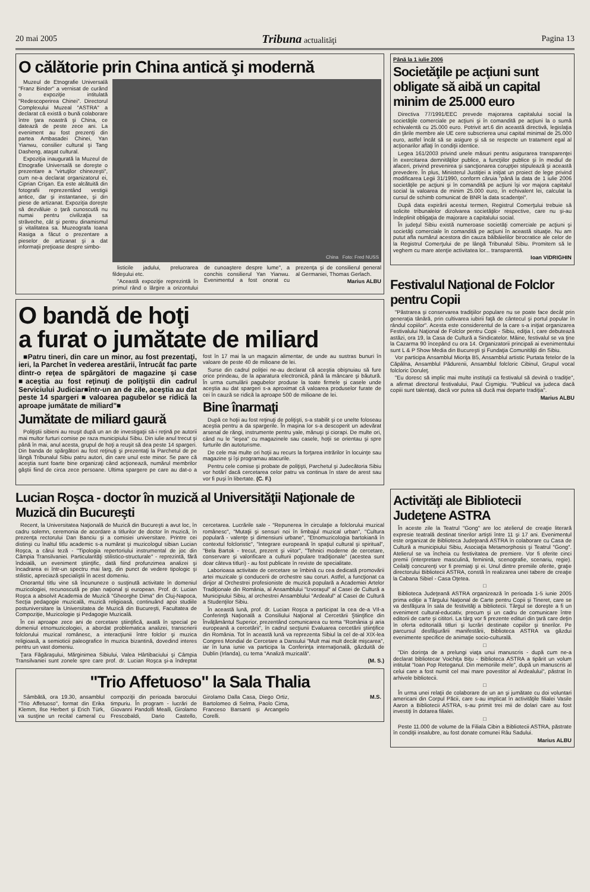20 mai 2005 Tribuna actualităţi Pagina 13
O călătorie prin China antică şi modernă
Muzeul de Etnografie Universală "Franz Binder" a vernisat de curând o expoziţie intitulată "Redescoperirea Chinei". Directorul Complexului Muzeal "ASTRA" a declarat că există o bună colaborare între ţara noastră şi China, ce datează de peste zece ani. La eveniment au fost prezenţi din partea Ambasadei Chinei, Yan Yianwu, consilier cultural şi Tang Dasheng, ataşat cultural.
Expoziţia inaugurată la Muzeul de Etnografie Universală se doreşte o prezentare a "virtuţilor chinezeşti", cum ne-a declarat organizatorul ei, Ciprian Crişan. Ea este alcătuită din fotografii reprezentând vestigii antice, dar şi instantanee, şi din piese de artizanat. Expoziţia doreşte să dezvăluie o ţară cunoscută nu numai pentru civilizaţia sa străveche, cât şi pentru dinamismul şi vitalitatea sa. Muzeografa Ioana Rasiga a făcut o prezentare a pieselor de artizanat şi a dat informaţii preţioase despre simbo-
China Foto: Fred NUSS
listicile jadului, prelucrarea fildeşului etc.
"Această expoziţie reprezintă în primul rând o lărgire a orizontului de cunoaştere despre lume", a conchis consilierul Yan Yianwu. Evenimentul a fost onorat cu prezenţa şi de consilierul general al Germaniei, Thomas Gerlach.
Marius ALBU
O bandă de hoţi
a furat o jumătate de miliard
■Patru tineri, din care un minor, au fost prezentaţi, ieri, la Parchet în vederea arestării, întrucât fac parte dintr-o reţea de spărgători de magazine şi case ■aceştia au fost reţinuţi de poliţiştii din cadrul Serviciului Judiciar■într-un an de zile, aceştia au dat peste 14 spargeri ■ valoarea pagubelor se ridică la aproape jumătate de miliard"■
Jumătate de miliard gaură
Poliţiştii sibieni au reuşit după un an de investigaţii să-i reţină pe autorii mai multor furturi comise pe raza municipiului Sibiu. Din iulie anul trecut şi până în mai, anul acesta, grupul de hoţi a reuşit să dea peste 14 spargeri. Din banda de spărgători au fost reţinuţi şi prezentaţi la Parchetul de pe lângă Tribunalul Sibiu patru autori, din care unul este minor. Se pare că aceştia sunt foarte bine organizaţi când acţionează, numărul membrilor găştii fiind de circa zece persoane. Ultima spargere pe care au dat-o a fost în 17 mai la un magazin alimentar, de unde au sustras bunuri în valoare de peste 40 de milioane de lei.
Surse din cadrul poliţiei ne-au declarat că aceştia obişnuiau să fure orice prindeau, de la aparatura electronică, până la mâncare şi băutură. În urma cumulării pagubelor produse la toate firmele şi casele unde aceştia au dat spargeri s-a aproximat că valoarea produselor furate de cei în cauză se ridică la aproape 500 de milioane de lei.
Bine înarmaţi
După ce hoţii au fost reţinuţi de poliţişti, s-a stabilit şi ce unelte foloseau aceştia pentru a da spargerile. În maşina lor s-a descoperit un adevărat arsenal de răngi, instrumente pentru yale, mănuşi şi ciorapi. De multe ori, când nu le "ieşea" cu magazinele sau casele, hoţii se orientau şi spre furturile din autoturisme.
De cele mai multe ori hoţii au recurs la forţarea intrărilor în locuinţe sau magazine şi îşi programau atacurile.
Pentru cele comise şi probate de poliţişti, Parchetul şi Judecătoria Sibiu vor hotărî dacă cercetarea celor patru va continua în stare de arest sau vor fi puşi în libertate. (C. F.)
Până la 1 iulie 2006
Societăţile pe acţiuni sunt obligate să aibă un capital minim de 25.000 euro
Directiva 77/1991/EEC prevede majorarea capitalului social la societăţile comerciale pe acţiuni şi în comandită pe acţiuni la o sumă echivalentă cu 25.000 euro. Potrivit art.6 din această directivă, legislaţia din ţările membre ale UE cere subscrierea unui capital minimal de 25.000 euro, astfel încât să se asigure şi să se respecte un tratament egal al acţionarilor aflaţi în condiţii identice.
Legea 161/2003 privind unele măsuri pentru asigurarea transparenţei în exercitarea demnităţilor publice, a funcţiilor publice şi în mediul de afaceri, privind prevenirea şi sancţionarea corupţiei stipulează şi această prevedere. În plus, Ministerul Justiţiei a iniţiat un proiect de lege privind modificarea Legii 31/1990, conform căruia "până la data de 1 iulie 2006 societăţile pe acţiuni şi în comandită pe acţiuni îşi vor majora capitalul social la valoarea de minim 25.000 euro, în echivalent lei, calculat la cursul de schimb comunicat de BNR la data scadenţei".
După data expirării acestui termen, Registrul Comerţului trebuie să solicite tribunalelor dizolvarea societăţilor respective, care nu şi-au îndeplinit obligaţia de majorare a capitalului social.
În judeţul Sibiu există numeroase societăţi comerciale pe acţiuni şi societăţi comerciale în comandită pe acţiuni în această situaţie. Nu am putut afla numărul acestora din cauza bâlbâielilor birocratice ale celor de la Registrul Comerţului de pe lângă Tribunalul Sibiu. Promitem să le veghem cu mare atenţie activitatea lor... transparentă.
Ioan VIDRIGHIN
Festivalul Naţional de Folclor pentru Copii
"Păstrarea şi conservarea tradiţiilor populare nu se poate face decât prin generaţia tânără, prin cultivarea iubirii faţă de cântecul şi portul popular în rândul copiilor". Acesta este considerentul de la care s-a iniţiat organizarea Festivalului Naţional de Folclor pentru Copii - Sibiu, ediţia I, care debutează astăzi, ora 19, la Casa de Cultură a Sindicatelor. Mâine, festivalul se va ţine la Cazarma 90 începând cu ora 14. Organizatorii principali ai evenimentului sunt L & P Show Media din Bucureşti şi Fundaţia Comunităţii din Sibiu.
Vor participa Ansamblul Mioriţa B5, Ansamblul artistic Purtata fetelor de la Căpâlna, Ansamblul Pădurenii, Ansamblul folcloric Cibinul, Grupul vocal folcloric Doruleţ.
"Eu doresc să implic mai multe instituţii ca festivalul să devină o tradiţie", a afirmat directorul festivalului, Paul Cişmigiu. "Publicul va judeca dacă copiii sunt talentaţi, dacă vor putea să ducă mai departe tradiţia".
Marius ALBU
Lucian Roşca - doctor în muzică al Universităţii Naţionale de Muzică din Bucureşti
Recent, la Universitatea Naţională de Muzică din Bucureşti a avut loc, în cadru solemn, ceremonia de acordare a titlurilor de doctor în muzică, în prezenţa rectorului Dan Banciu şi a comisiei universitare. Printre cei distinşi cu înaltul titlu academic s-a numărat şi muzicologul sibian Lucian Roşca, a cărui teză - "Tipologia repertoriului instrumental de joc din Câmpia Transilvaniei. Particularităţi stilistico-structurale" - reprezintă, fără îndoială, un eveniment ştiinţific, dată fiind profunzimea analizei şi încadrarea ei într-un spectru mai larg, din punct de vedere tipologic şi stilistic, apreciază specialiştii în acest domeniu.
Onorantul titlu vine să încununeze o susţinută activitate în domeniul muzicologiei, recunoscută pe plan naţional şi european. Prof. dr. Lucian Roşca a absolvit Academia de Muzică "Gheorghe Dima" din Cluj-Napoca, Secţia pedagogie muzicală, muzică religioasă, continuând apoi studiile postuniversitare la Universitatea de Muzică din Bucureşti, Facultatea de Compoziţie, Muzicologie şi Pedagogie Muzicală.
În cei aproape zece ani de cercetare ştiinţifică, axată în special pe domeniul etnomuzicologiei, a abordat problematica analizei, transcrierii folclorului muzical românesc, a interacţiunii între folclor şi muzica religioasă, a semioticii paleografice în muzica bizantină, dovedind interes pentru un vast domeniu.
Ţara Făgăraşului, Mărginimea Sibiului, Valea Hârtibaciului şi Câmpia Transilvaniei sunt zonele spre care prof. dr. Lucian Roşca şi-a îndreptat cercetarea. Lucrările sale - "Repunerea în circulaţie a folclorului muzical românesc", "Mutaţii şi sensuri noi în limbajul muzical urban", "Cultura populară - valenţe şi dimensiuni urbane", "Etnomuzicologia bartokiană în contextul folcloristic", "Integrare europeană în spaţiul cultural şi spiritual", "Bela Bartok - trecut, prezent şi viitor", "Tehnici moderne de cercetare, conservare şi valorificare a culturii populare tradiţionale" (acestea sunt doar câteva titluri) - au fost publicate în reviste de specialitate.
Laborioasa activitate de cercetare se îmbină cu cea dedicată promovării artei muzicale şi conducerii de orchestre sau coruri. Astfel, a funcţionat ca dirijor al Orchestrei profesioniste de muzică populară a Academiei Artelor Tradiţionale din România, al Ansamblului "Izvoraşul" al Casei de Cultură a Municipiului Sibiu, al orchestrei Ansamblului "Ardealul" al Casei de Cultură a Studenţilor Sibiu.
În această lună, prof. dr. Lucian Roşca a participat la cea de-a VII-a Conferinţă Naţională a Consiliului Naţional al Cercetării Ştiinţifice din Învăţământul Superior, prezentând comunicarea cu tema "România şi aria europeană a cercetării", în cadrul secţiunii Evaluarea cercetării ştiinţifice din România. Tot în această lună va reprezenta Sibiul la cel de-al XIX-lea Congres Mondial de Cercetare a Dansului "Mult mai mult decât mişcarea", iar în luna iunie va participa la Conferinţa internaţională, găzduită de Dublin (Irlanda), cu tema "Analiză muzicală".
(M. S.)
"Trio Affetuoso" la Sala Thalia
Sâmbătă, ora 19.30, ansamblul "Trio Affetuoso", format din Erika Klemm, Ilse Herbert şi Erich Türk, va susţine un recital cameral cu compoziţii din perioada barocului timpuriu. În program - lucrări de Giovanni Pandolfi Mealli, Girolamo Frescobaldi, Dario Castello, Girolamo Dalla Casa, Diego Ortiz, Bartolomeo di Selma, Paolo Cima, Franceso Barsanti şi Arcangelo Corelli.
M.S.
Activităţi ale Bibliotecii Judeţene ASTRA
În aceste zile la Teatrul "Gong" are loc atelierul de creaţie literară expresie teatrală destinat tinerilor artişti între 11 şi 17 ani. Evenimentul este organizat de Biblioteca Judeţeană ASTRA în colaborare cu Casa de Cultură a municipiului Sibiu, Asociaţia Metamorphosis şi Teatrul "Gong". Atelierul se va încheia cu festivitatea de premiere. Vor fi oferite cinci premii (interpretare masculină, feminină, scenografie, scenariu, regie). Ceilalţi concurenţi vor fi premiaţi şi ei. Unul dintre premiile oferite, graţie directorului Bibliotecii ASTRA, constă în realizarea unei tabere de creaţie la Cabana Sibiel - Casa Oţetea.
□
Biblioteca Judeţeană ASTRA organizează în perioada 1-5 iunie 2005 prima ediţie a Târgului Naţional de Carte pentru Copii şi Tineret, care se va desfăşura în sala de festivităţi a bibliotecii. Târgul se doreşte a fi un eveniment cultural-educativ, precum şi un cadru de comunicare între editorii de carte şi cititori. La târg vor fi prezente edituri din ţară care deţin în oferta editorială titluri şi lucrări destinate copiilor şi tinerilor. Pe parcursul desfăşurării manifestării, Biblioteca ASTRA va găzdui evenimente specifice de animaţie socio-culturală.
□
"Din dorinţa de a prelungi viaţa unui manuscris - după cum ne-a declarat bibliotecar Voichiţa Biţu - Biblioteca ASTRA a tipărit un volum intitulat "Ioan Pop Reteganul. Din memoriile mele", după un manuscris al celui care a fost numit cel mai mare povestitor al Ardealului", păstrat în arhivele bibliotecii.
□
În urma unei relaţii de colaborare de un an şi jumătate cu doi voluntari americani din Corpul Păcii, care s-au implicat în activităţile filialei Vasile Aaron a Bibliotecii ASTRA, s-au primit trei mii de dolari care au fost investiţi în dotarea filialei.
□
Peste 11.000 de volume de la Filiala Cibin a Bibliotecii ASTRA, păstrate în condiţii insalubre, au fost donate comunei Râu Sadului.
Marius ALBU